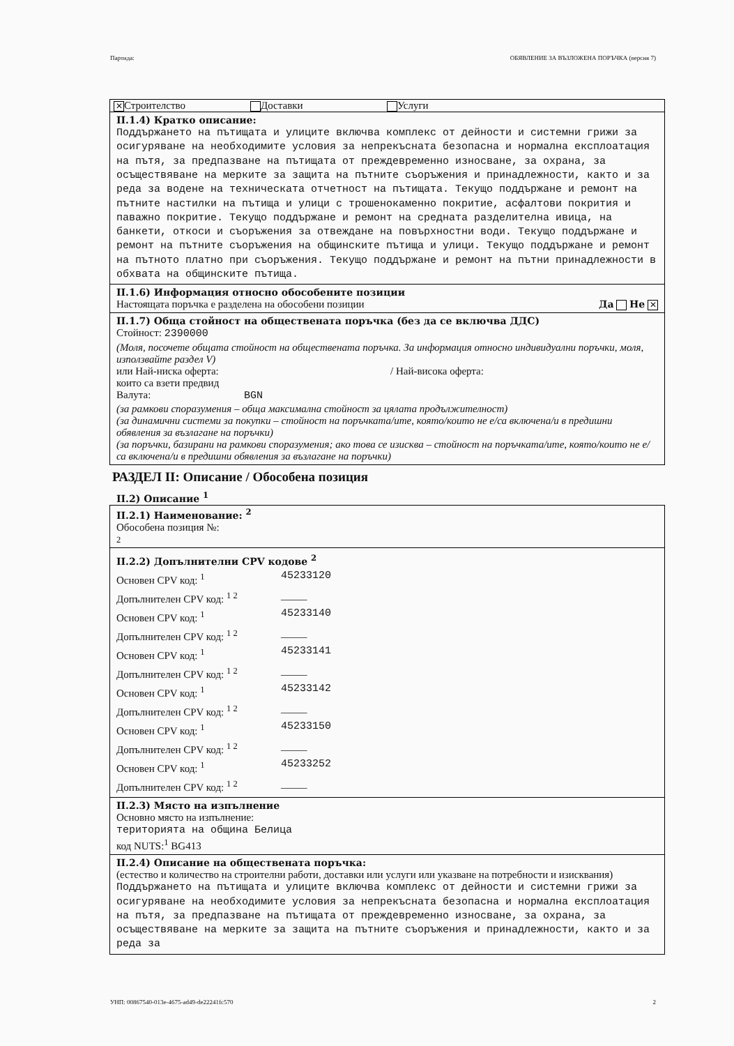Партида: ОБЯВЛЕНИЕ ЗА ВЪЗЛОЖЕНА ПОРЪЧКА (версия 7)
✕ Строителство Доставки Услуги
II.1.4) Кратко описание:
Поддържането на пътищата и улиците включва комплекс от дейности и системни грижи за осигуряване на необходимите условия за непрекъсната безопасна и нормална експлоатация на пътя, за предпазване на пътищата от преждевременно износване, за охрана, за осъществяване на мерките за защита на пътните съоръжения и принадлежности, както и за реда за водене на техническата отчетност на пътищата. Текущо поддържане и ремонт на пътните настилки на пътища и улици с трошенокаменно покритие, асфалтови покрития и паважно покритие. Текущо поддържане и ремонт на средната разделителна ивица, на банкети, откоси и съоръжения за отвеждане на повърхностни води. Текущо поддържане и ремонт на пътните съоръжения на общинските пътища и улици. Текущо поддържане и ремонт на пътното платно при съоръжения. Текущо поддържане и ремонт на пътни принадлежности в обхвата на общинските пътища.
II.1.6) Информация относно обособените позиции
Настоящата поръчка е разделена на обособени позиции Да Не ✕
II.1.7) Обща стойност на обществената поръчка (без да се включва ДДС)
Стойност: 2390000
(Моля, посочете общата стойност на обществената поръчка. За информация относно индивидуални поръчки, моля, използвайте раздел V)
или Най-ниска оферта: / Най-висока оферта:
които са взети предвид
Валута: BGN
(за рамкови споразумения – обща максимална стойност за цялата продължителност)
(за динамични системи за покупки – стойност на поръчката/ите, която/които не е/са включена/и в предишни обявления за възлагане на поръчки)
(за поръчки, базирани на рамкови споразумения; ако това се изисква – стойност на поръчката/ите, която/които не е/са включена/и в предишни обявления за възлагане на поръчки)
РАЗДЕЛ II: Описание / Обособена позиция
II.2) Описание <sup>1</sup>
II.2.1) Наименование: <sup>2</sup>
Обособена позиция №:
2
II.2.2) Допълнителни CPV кодове <sup>2</sup>
Основен CPV код: <sup>1</sup> 45233120
Допълнителен CPV код: <sup>1 2</sup> _____
Основен CPV код: <sup>1</sup> 45233140
Допълнителен CPV код: <sup>1 2</sup> _____
Основен CPV код: <sup>1</sup> 45233141
Допълнителен CPV код: <sup>1 2</sup> _____
Основен CPV код: <sup>1</sup> 45233142
Допълнителен CPV код: <sup>1 2</sup> _____
Основен CPV код: <sup>1</sup> 45233150
Допълнителен CPV код: <sup>1 2</sup> _____
Основен CPV код: <sup>1</sup> 45233252
Допълнителен CPV код: <sup>1 2</sup> _____
II.2.3) Място на изпълнение
Основно място на изпълнение:
територията на община Белица
код NUTS:<sup>1</sup> BG413
II.2.4) Описание на обществената поръчка:
(естество и количество на строителни работи, доставки или услуги или указване на потребности и изисквания)
Поддържането на пътищата и улиците включва комплекс от дейности и системни грижи за осигуряване на необходимите условия за непрекъсната безопасна и нормална експлоатация на пътя, за предпазване на пътищата от преждевременно износване, за охрана, за осъществяване на мерките за защита на пътните съоръжения и принадлежности, както и за реда за
УНП: 00867540-013e-4675-ad49-de22241fc570 2